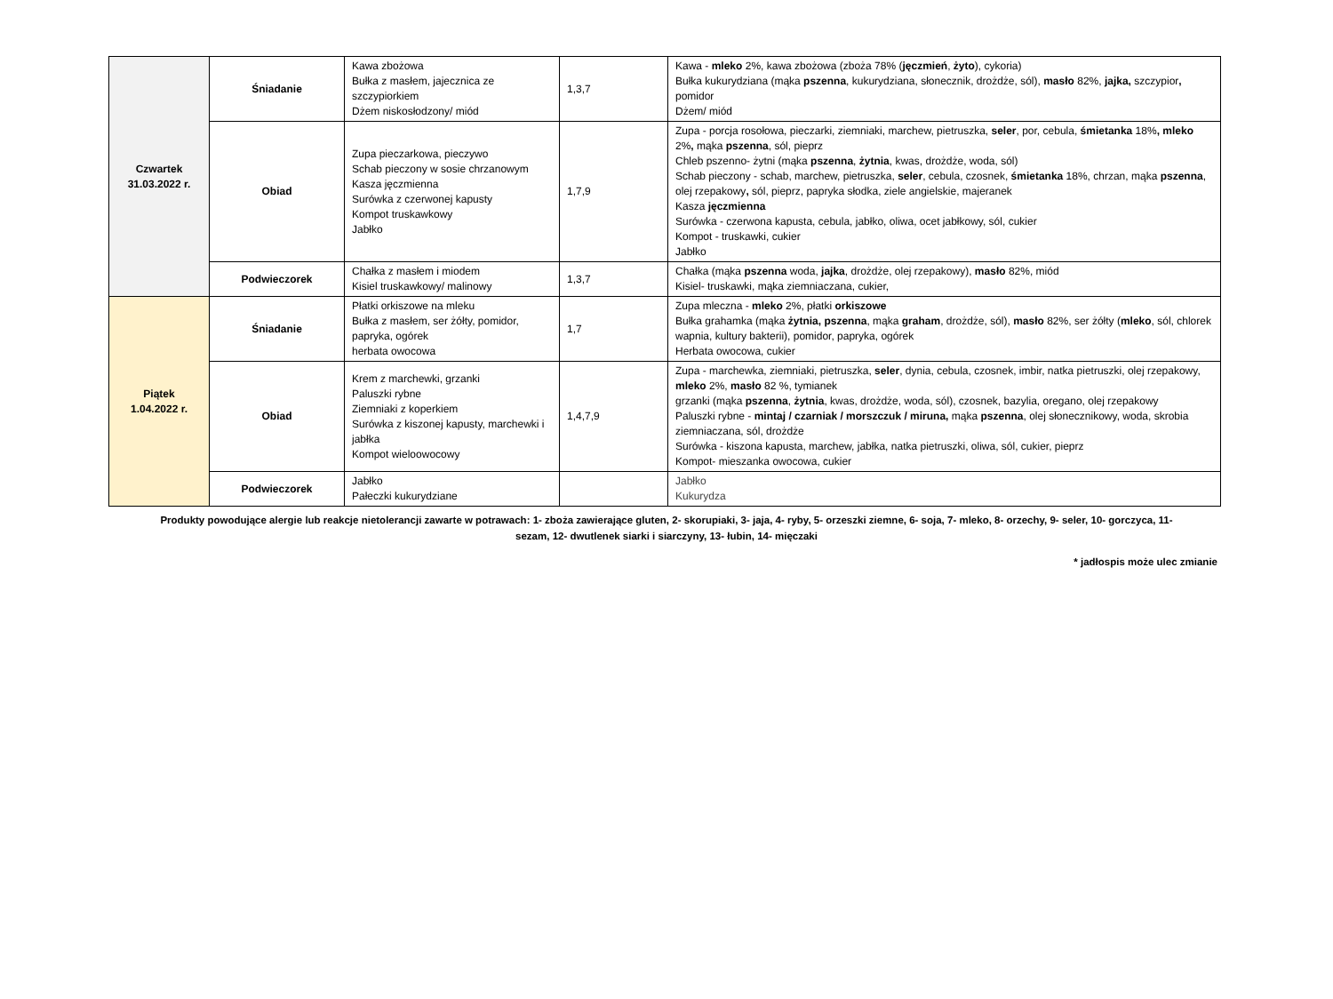| Czwartek 31.03.2022 r. | Śniadanie | Kawa zbożowa Bułka z masłem, jajecznica ze szczypiorkiem Dżem niskosłodzony/ miód | 1,3,7 | Kawa - mleko 2%, kawa zbożowa (zboża 78% ( jęczmień , żyto ), cykoria) Bułka kukurydziana (mąka pszenna , kukurydziana, słonecznik, drożdże, sól), masło 82%, jajka, szczypior , pomidor Dżem/ miód |
| | Obiad | Zupa pieczarkowa, pieczywo Schab pieczony w sosie chrzanowym Kasza jęczmienna Surówka z czerwonej kapusty Kompot truskawkowy Jabłko | 1,7,9 | Zupa - porcja rosołowa, pieczarki, ziemniaki, marchew, pietruszka, seler , por, cebula, śmietanka 18% , mleko 2% , mąka pszenna , sól, pieprz Chleb pszenno- żytni (mąka pszenna , żytnia , kwas, drożdże, woda, sól) Schab pieczony - schab, marchew, pietruszka, seler , cebula, czosnek, śmietanka 18%, chrzan, mąka pszenna , olej rzepakowy , sól, pieprz, papryka słodka, ziele angielskie, majeranek Kasza jęczmienna Surówka - czerwona kapusta, cebula, jabłko, oliwa, ocet jabłkowy, sól, cukier Kompot - truskawki, cukier Jabłko |
| | Podwieczorek | Chałka z masłem i miodem Kisiel truskawkowy/ malinowy | 1,3,7 | Chałka (mąka pszenna woda, jajka , drożdże, olej rzepakowy), masło 82%, miód Kisiel- truskawki, mąka ziemniaczana, cukier, |
| Piątek 1.04.2022 r. | Śniadanie | Płatki orkiszowe na mleku Bułka z masłem, ser żółty, pomidor, papryka, ogórek herbata owocowa | 1,7 | Zupa mleczna - mleko 2%, płatki orkiszowe Bułka grahamka (mąka żytnia, pszenna , mąka graham , drożdże, sól), masło 82%, ser żółty ( mleko , sól, chlorek wapnia, kultury bakterii), pomidor, papryka, ogórek Herbata owocowa, cukier |
| | Obiad | Krem z marchewki, grzanki Paluszki rybne Ziemniaki z koperkiem Surówka z kiszonej kapusty, marchewki i jabłka Kompot wieloowocowy | 1,4,7,9 | Zupa - marchewka, ziemniaki, pietruszka, seler , dynia, cebula, czosnek, imbir, natka pietruszki, olej rzepakowy, mleko 2%, masło 82 %, tymianek grzanki (mąka pszenna , żytnia , kwas, drożdże, woda, sól), czosnek, bazylia, oregano, olej rzepakowy Paluszki rybne - mintaj / czarniak / morszczuk / miruna, mąka pszenna , olej słonecznikowy, woda, skrobia ziemniaczana, sól, drożdże Surówka - kiszona kapusta, marchew, jabłka, natka pietruszki, oliwa, sól, cukier, pieprz Kompot- mieszanka owocowa, cukier |
| | Podwieczorek | Jabłko Pałeczki kukurydziane | | Jabłko Kukurydza |
Produkty powodujące alergie lub reakcje nietolerancji zawarte w potrawach: 1- zboża zawierające gluten, 2- skorupiaki, 3- jaja, 4- ryby, 5- orzeszki ziemne, 6- soja, 7- mleko, 8- orzechy, 9- seler, 10- gorczyca, 11- sezam, 12- dwutlenek siarki i siarczyny, 13- łubin, 14- mięczaki
* jadłospis może ulec zmianie